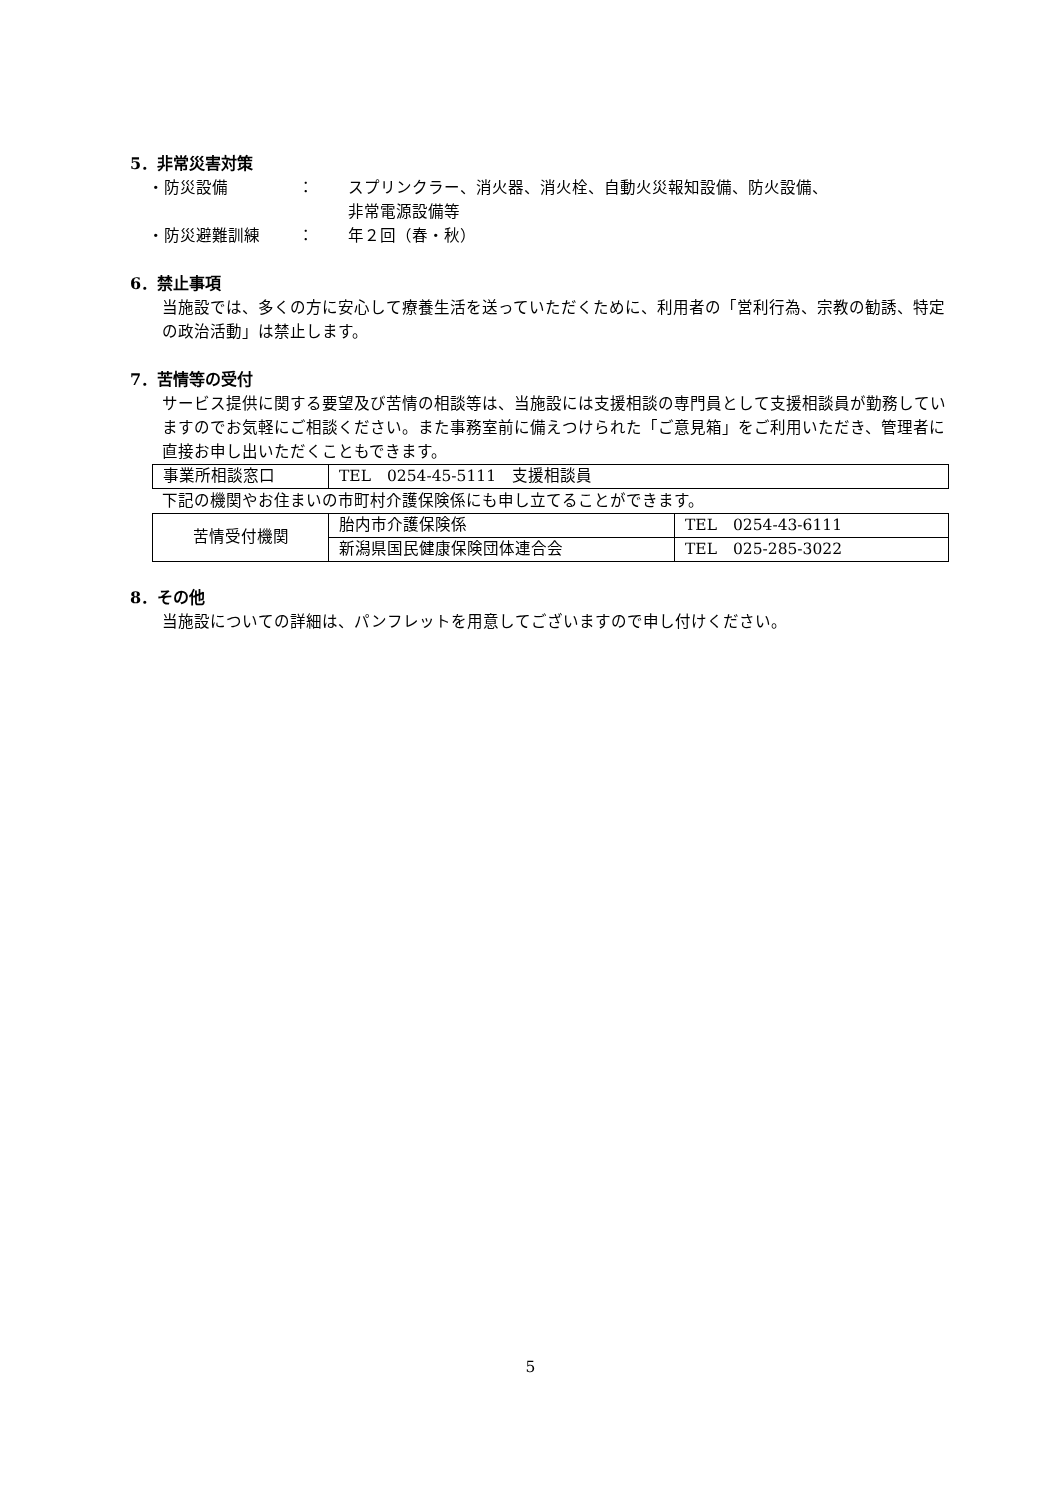5．非常災害対策
・防災設備 ： スプリンクラー、消火器、消火栓、自動火災報知設備、防火設備、
非常電源設備等
・防災避難訓練 ： 年２回（春・秋）
6．禁止事項
当施設では、多くの方に安心して療養生活を送っていただくために、利用者の「営利行為、宗教の勧誘、特定の政治活動」は禁止します。
7．苦情等の受付
サービス提供に関する要望及び苦情の相談等は、当施設には支援相談の専門員として支援相談員が勤務していますのでお気軽にご相談ください。また事務室前に備えつけられた「ご意見箱」をご利用いただき、管理者に直接お申し出いただくこともできます。
| 事業所相談窓口 | TEL 0254-45-5111 支援相談員 |
下記の機関やお住まいの市町村介護保険係にも申し立てることができます。
| 苦情受付機関 | 胎内市介護保険係 | TEL 0254-43-6111 |
| | 新潟県国民健康保険団体連合会 | TEL 025-285-3022 |
8．その他
当施設についての詳細は、パンフレットを用意してございますので申し付けください。
5